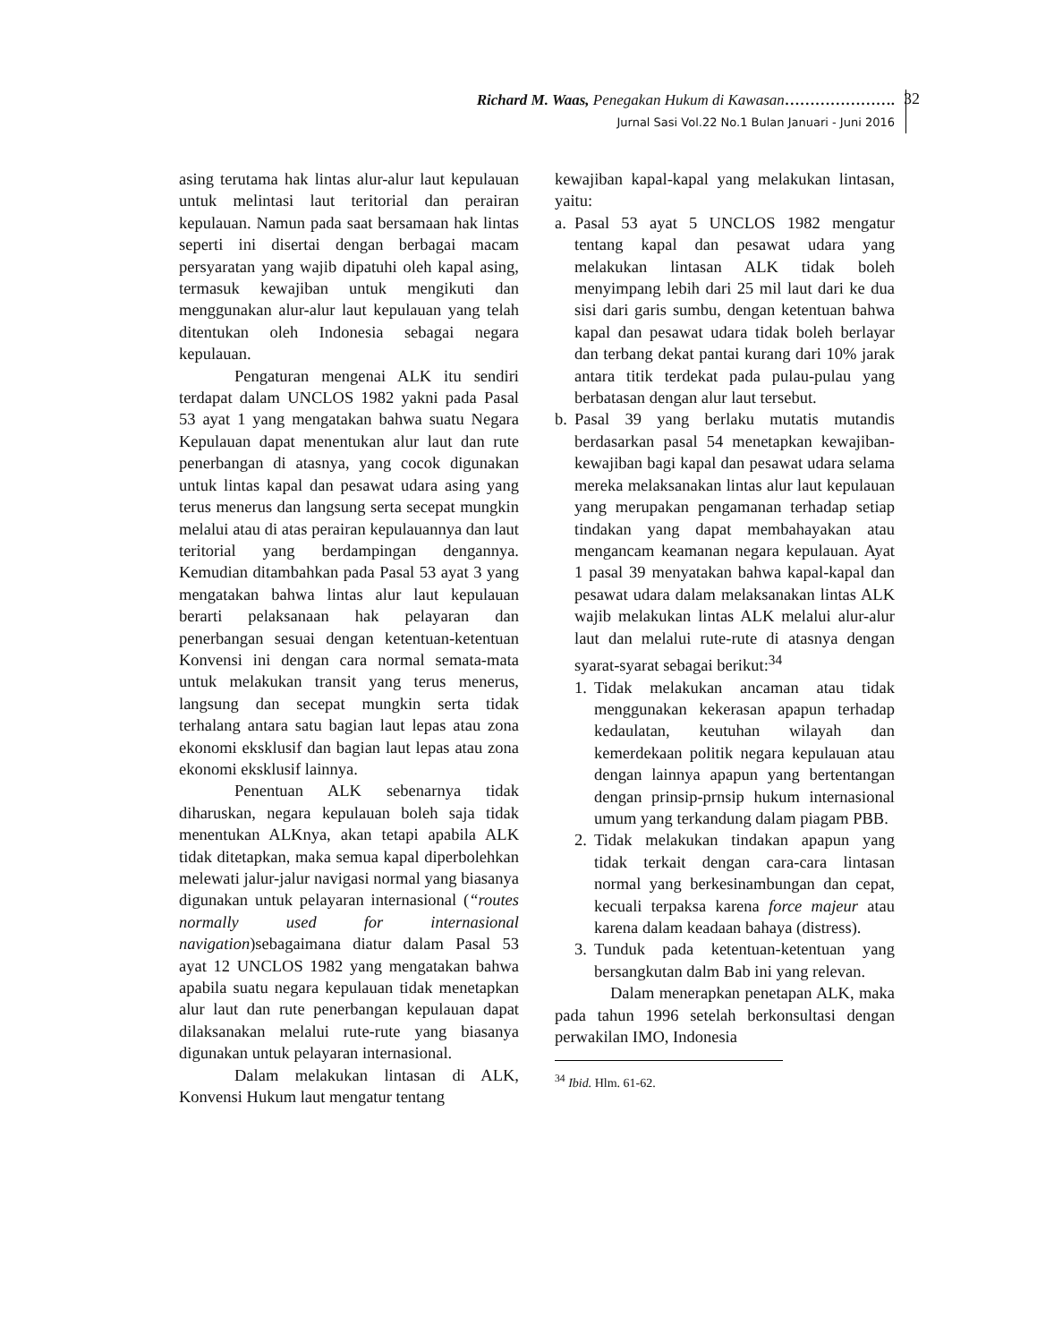Richard M. Waas, Penegakan Hukum di Kawasan………………….
Jurnal Sasi Vol.22 No.1 Bulan Januari - Juni 2016
32
asing terutama hak lintas alur-alur laut kepulauan untuk melintasi laut teritorial dan perairan kepulauan. Namun pada saat bersamaan hak lintas seperti ini disertai dengan berbagai macam persyaratan yang wajib dipatuhi oleh kapal asing, termasuk kewajiban untuk mengikuti dan menggunakan alur-alur laut kepulauan yang telah ditentukan oleh Indonesia sebagai negara kepulauan.
Pengaturan mengenai ALK itu sendiri terdapat dalam UNCLOS 1982 yakni pada Pasal 53 ayat 1 yang mengatakan bahwa suatu Negara Kepulauan dapat menentukan alur laut dan rute penerbangan di atasnya, yang cocok digunakan untuk lintas kapal dan pesawat udara asing yang terus menerus dan langsung serta secepat mungkin melalui atau di atas perairan kepulauannya dan laut teritorial yang berdampingan dengannya. Kemudian ditambahkan pada Pasal 53 ayat 3 yang mengatakan bahwa lintas alur laut kepulauan berarti pelaksanaan hak pelayaran dan penerbangan sesuai dengan ketentuan-ketentuan Konvensi ini dengan cara normal semata-mata untuk melakukan transit yang terus menerus, langsung dan secepat mungkin serta tidak terhalang antara satu bagian laut lepas atau zona ekonomi eksklusif dan bagian laut lepas atau zona ekonomi eksklusif lainnya.
Penentuan ALK sebenarnya tidak diharuskan, negara kepulauan boleh saja tidak menentukan ALKnya, akan tetapi apabila ALK tidak ditetapkan, maka semua kapal diperbolehkan melewati jalur-jalur navigasi normal yang biasanya digunakan untuk pelayaran internasional (“routes normally used for internasional navigation)sebagaimana diatur dalam Pasal 53 ayat 12 UNCLOS 1982 yang mengatakan bahwa apabila suatu negara kepulauan tidak menetapkan alur laut dan rute penerbangan kepulauan dapat dilaksanakan melalui rute-rute yang biasanya digunakan untuk pelayaran internasional.
Dalam melakukan lintasan di ALK, Konvensi Hukum laut mengatur tentang
kewajiban kapal-kapal yang melakukan lintasan, yaitu:
a. Pasal 53 ayat 5 UNCLOS 1982 mengatur tentang kapal dan pesawat udara yang melakukan lintasan ALK tidak boleh menyimpang lebih dari 25 mil laut dari ke dua sisi dari garis sumbu, dengan ketentuan bahwa kapal dan pesawat udara tidak boleh berlayar dan terbang dekat pantai kurang dari 10% jarak antara titik terdekat pada pulau-pulau yang berbatasan dengan alur laut tersebut.
b. Pasal 39 yang berlaku mutatis mutandis berdasarkan pasal 54 menetapkan kewajiban-kewajiban bagi kapal dan pesawat udara selama mereka melaksanakan lintas alur laut kepulauan yang merupakan pengamanan terhadap setiap tindakan yang dapat membahayakan atau mengancam keamanan negara kepulauan. Ayat 1 pasal 39 menyatakan bahwa kapal-kapal dan pesawat udara dalam melaksanakan lintas ALK wajib melakukan lintas ALK melalui alur-alur laut dan melalui rute-rute di atasnya dengan syarat-syarat sebagai berikut:<sup>34</sup>
1. Tidak melakukan ancaman atau tidak menggunakan kekerasan apapun terhadap kedaulatan, keutuhan wilayah dan kemerdekaan politik negara kepulauan atau dengan lainnya apapun yang bertentangan dengan prinsip-prnsip hukum internasional umum yang terkandung dalam piagam PBB.
2. Tidak melakukan tindakan apapun yang tidak terkait dengan cara-cara lintasan normal yang berkesinambungan dan cepat, kecuali terpaksa karena force majeur atau karena dalam keadaan bahaya (distress).
3. Tunduk pada ketentuan-ketentuan yang bersangkutan dalm Bab ini yang relevan.
Dalam menerapkan penetapan ALK, maka pada tahun 1996 setelah berkonsultasi dengan perwakilan IMO, Indonesia
<sup>34</sup> Ibid. Hlm. 61-62.